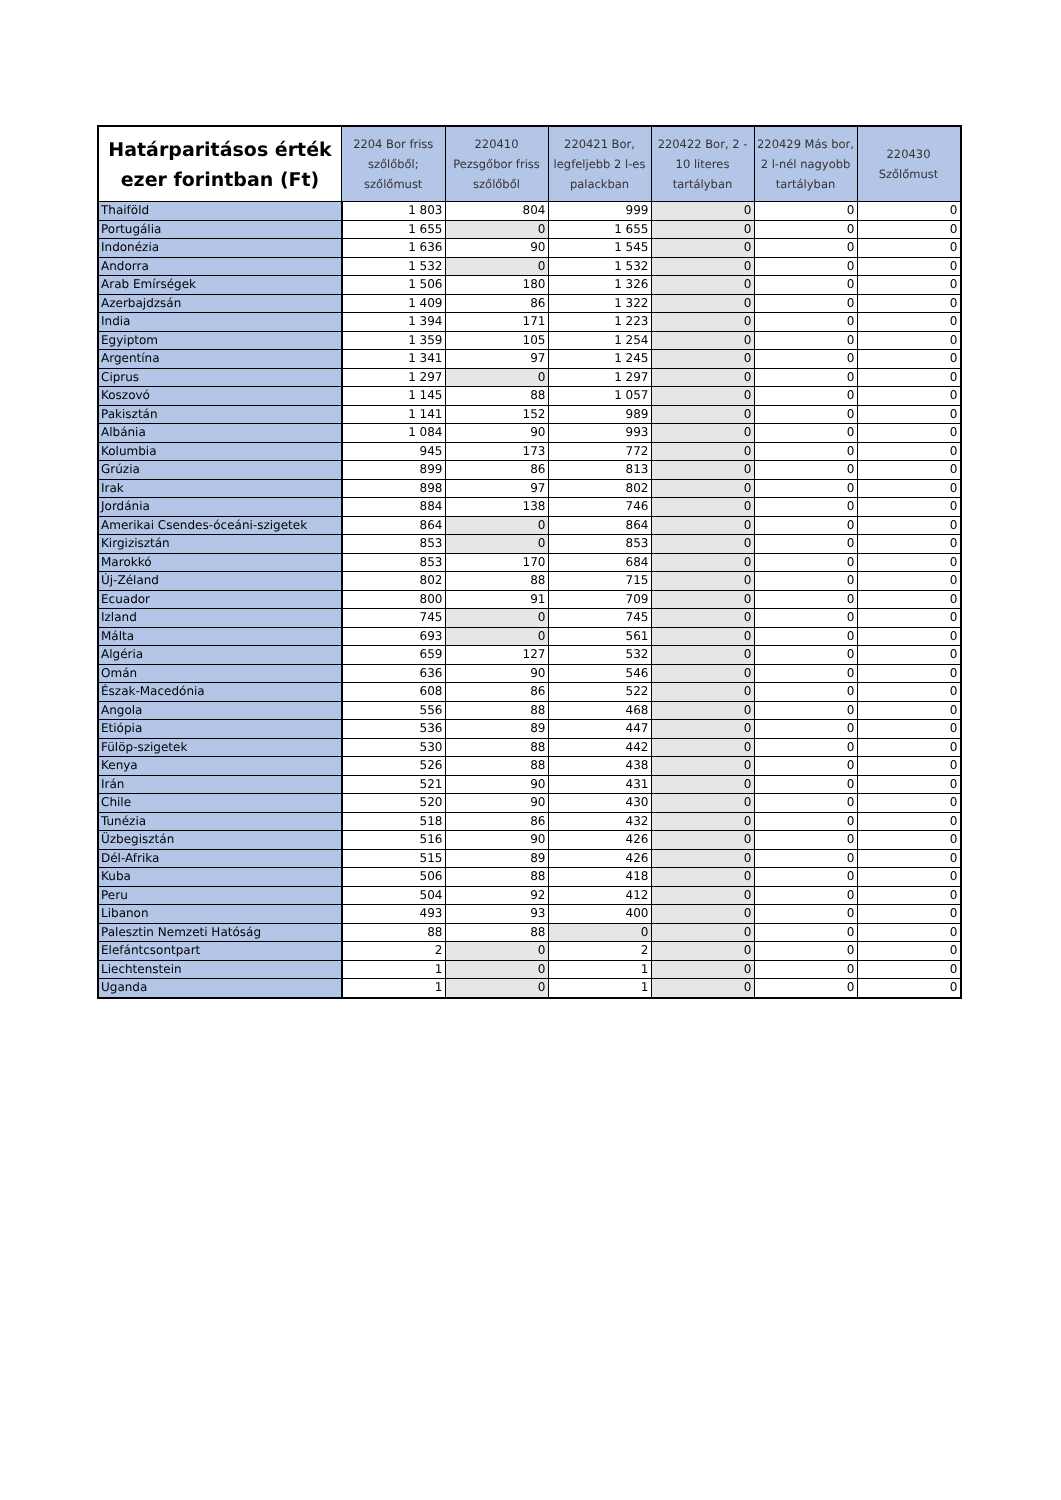| Határparitásos érték ezer forintban (Ft) | 2204 Bor friss szőlőből; szőlőmust | 220410 Pezsgőbor friss szőlőből | 220421 Bor, legfeljebb 2 l-es palackban | 220422 Bor, 2 - 10 literes tartályban | 220429 Más bor, 2 l-nél nagyobb tartályban | 220430 Szőlőmust |
| --- | --- | --- | --- | --- | --- | --- |
| Thaiföld | 1 803 | 804 | 999 | 0 | 0 | 0 |
| Portugália | 1 655 | 0 | 1 655 | 0 | 0 | 0 |
| Indonézia | 1 636 | 90 | 1 545 | 0 | 0 | 0 |
| Andorra | 1 532 | 0 | 1 532 | 0 | 0 | 0 |
| Arab Emírségek | 1 506 | 180 | 1 326 | 0 | 0 | 0 |
| Azerbajdzsán | 1 409 | 86 | 1 322 | 0 | 0 | 0 |
| India | 1 394 | 171 | 1 223 | 0 | 0 | 0 |
| Egyiptom | 1 359 | 105 | 1 254 | 0 | 0 | 0 |
| Argentína | 1 341 | 97 | 1 245 | 0 | 0 | 0 |
| Ciprus | 1 297 | 0 | 1 297 | 0 | 0 | 0 |
| Koszovó | 1 145 | 88 | 1 057 | 0 | 0 | 0 |
| Pakisztán | 1 141 | 152 | 989 | 0 | 0 | 0 |
| Albánia | 1 084 | 90 | 993 | 0 | 0 | 0 |
| Kolumbia | 945 | 173 | 772 | 0 | 0 | 0 |
| Grúzia | 899 | 86 | 813 | 0 | 0 | 0 |
| Irak | 898 | 97 | 802 | 0 | 0 | 0 |
| Jordánia | 884 | 138 | 746 | 0 | 0 | 0 |
| Amerikai Csendes-óceáni-szigetek | 864 | 0 | 864 | 0 | 0 | 0 |
| Kirgizisztán | 853 | 0 | 853 | 0 | 0 | 0 |
| Marokkó | 853 | 170 | 684 | 0 | 0 | 0 |
| Új-Zéland | 802 | 88 | 715 | 0 | 0 | 0 |
| Ecuador | 800 | 91 | 709 | 0 | 0 | 0 |
| Izland | 745 | 0 | 745 | 0 | 0 | 0 |
| Málta | 693 | 0 | 561 | 0 | 0 | 0 |
| Algéria | 659 | 127 | 532 | 0 | 0 | 0 |
| Omán | 636 | 90 | 546 | 0 | 0 | 0 |
| Észak-Macedónia | 608 | 86 | 522 | 0 | 0 | 0 |
| Angola | 556 | 88 | 468 | 0 | 0 | 0 |
| Etiópia | 536 | 89 | 447 | 0 | 0 | 0 |
| Fülöp-szigetek | 530 | 88 | 442 | 0 | 0 | 0 |
| Kenya | 526 | 88 | 438 | 0 | 0 | 0 |
| Irán | 521 | 90 | 431 | 0 | 0 | 0 |
| Chile | 520 | 90 | 430 | 0 | 0 | 0 |
| Tunézia | 518 | 86 | 432 | 0 | 0 | 0 |
| Üzbegisztán | 516 | 90 | 426 | 0 | 0 | 0 |
| Dél-Afrika | 515 | 89 | 426 | 0 | 0 | 0 |
| Kuba | 506 | 88 | 418 | 0 | 0 | 0 |
| Peru | 504 | 92 | 412 | 0 | 0 | 0 |
| Libanon | 493 | 93 | 400 | 0 | 0 | 0 |
| Palesztin Nemzeti Hatóság | 88 | 88 | 0 | 0 | 0 | 0 |
| Elefántcsontpart | 2 | 0 | 2 | 0 | 0 | 0 |
| Liechtenstein | 1 | 0 | 1 | 0 | 0 | 0 |
| Uganda | 1 | 0 | 1 | 0 | 0 | 0 |